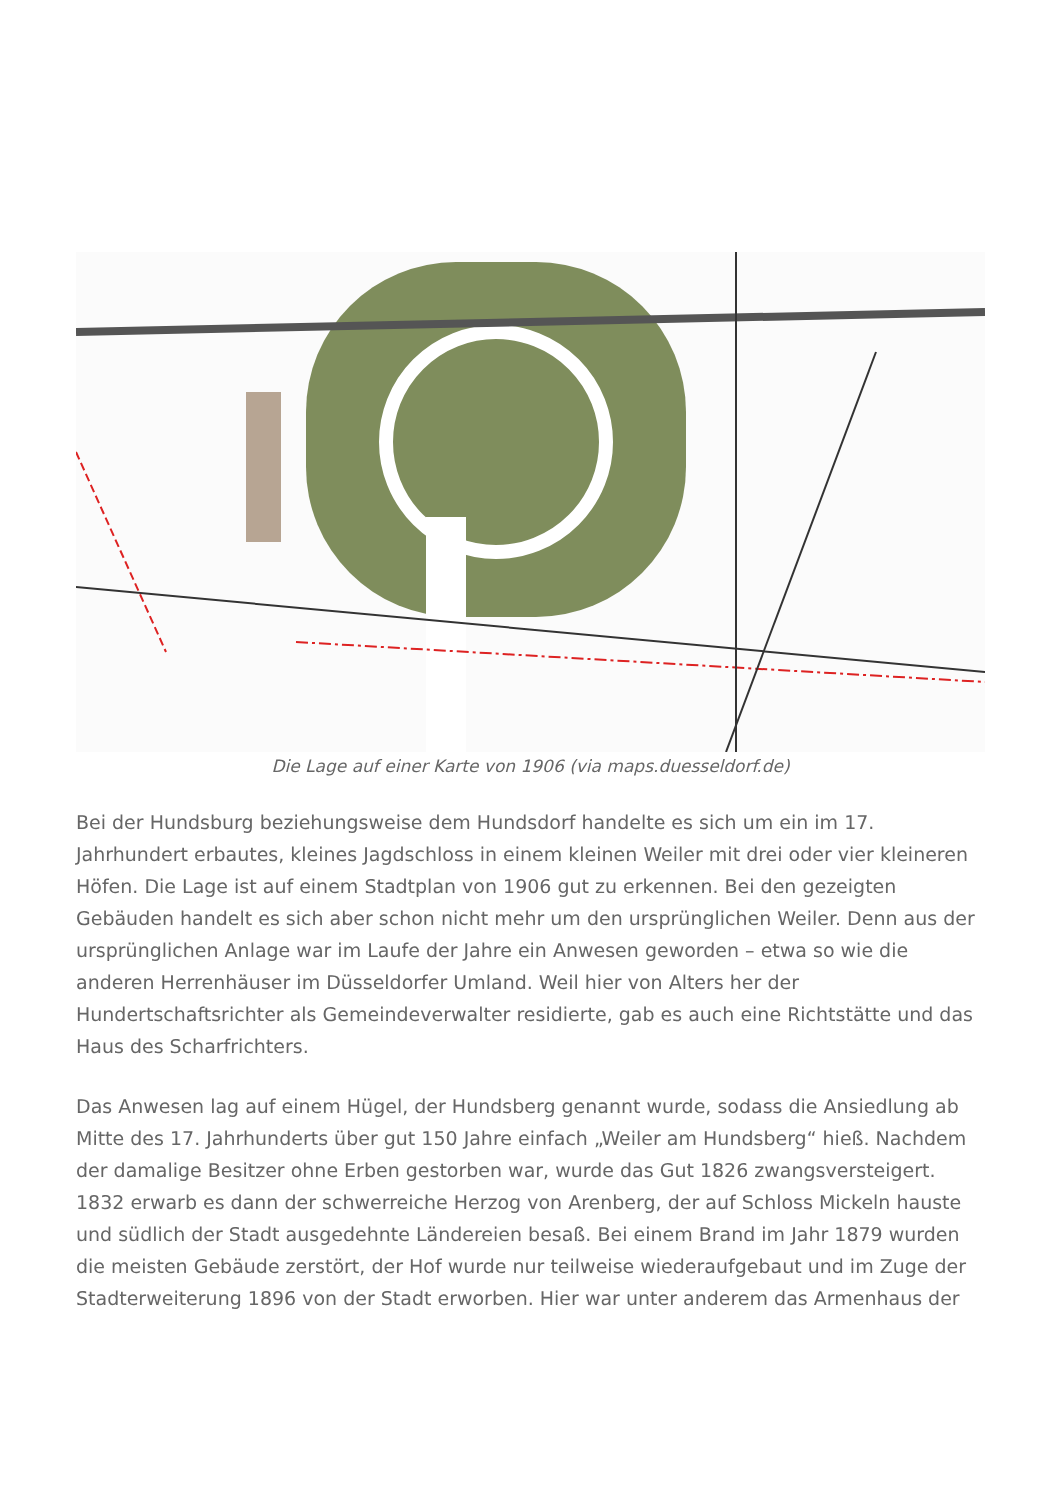Die Lage auf einer Karte von 1906 (via maps.duesseldorf.de)
Bei der Hundsburg beziehungsweise dem Hundsdorf handelte es sich um ein im 17. Jahrhundert erbautes, kleines Jagdschloss in einem kleinen Weiler mit drei oder vier kleineren Höfen. Die Lage ist auf einem Stadtplan von 1906 gut zu erkennen. Bei den gezeigten Gebäuden handelt es sich aber schon nicht mehr um den ursprünglichen Weiler. Denn aus der ursprünglichen Anlage war im Laufe der Jahre ein Anwesen geworden – etwa so wie die anderen Herrenhäuser im Düsseldorfer Umland. Weil hier von Alters her der Hundertschaftsrichter als Gemeindeverwalter residierte, gab es auch eine Richtstätte und das Haus des Scharfrichters.
Das Anwesen lag auf einem Hügel, der Hundsberg genannt wurde, sodass die Ansiedlung ab Mitte des 17. Jahrhunderts über gut 150 Jahre einfach „Weiler am Hundsberg“ hieß. Nachdem der damalige Besitzer ohne Erben gestorben war, wurde das Gut 1826 zwangsversteigert. 1832 erwarb es dann der schwerreiche Herzog von Arenberg, der auf Schloss Mickeln hauste und südlich der Stadt ausgedehnte Ländereien besaß. Bei einem Brand im Jahr 1879 wurden die meisten Gebäude zerstört, der Hof wurde nur teilweise wiederaufgebaut und im Zuge der Stadterweiterung 1896 von der Stadt erworben. Hier war unter anderem das Armenhaus der